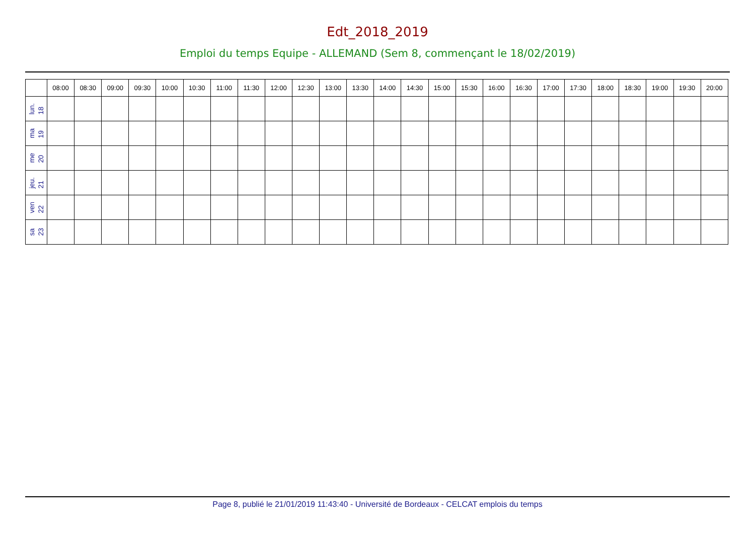Edt_2018_2019
Emploi du temps Equipe - ALLEMAND (Sem 8, commençant le 18/02/2019)
| | 08:00 | 08:30 | 09:00 | 09:30 | 10:00 | 10:30 | 11:00 | 11:30 | 12:00 | 12:30 | 13:00 | 13:30 | 14:00 | 14:30 | 15:00 | 15:30 | 16:00 | 16:30 | 17:00 | 17:30 | 18:00 | 18:30 | 19:00 | 19:30 | 20:00 |
| --- | --- | --- | --- | --- | --- | --- | --- | --- | --- | --- | --- | --- | --- | --- | --- | --- | --- | --- | --- | --- | --- | --- | --- | --- | --- |
| lun. 18 | | | | | | | | | | | | | | | | | | | | | | | | | |
| ma 19 | | | | | | | | | | | | | | | | | | | | | | | | | |
| me 20 | | | | | | | | | | | | | | | | | | | | | | | | | |
| jeu. 21 | | | | | | | | | | | | | | | | | | | | | | | | | |
| ven 22 | | | | | | | | | | | | | | | | | | | | | | | | | |
| sa 23 | | | | | | | | | | | | | | | | | | | | | | | | | |
Page 8, publié le 21/01/2019 11:43:40 - Université de Bordeaux - CELCAT emplois du temps